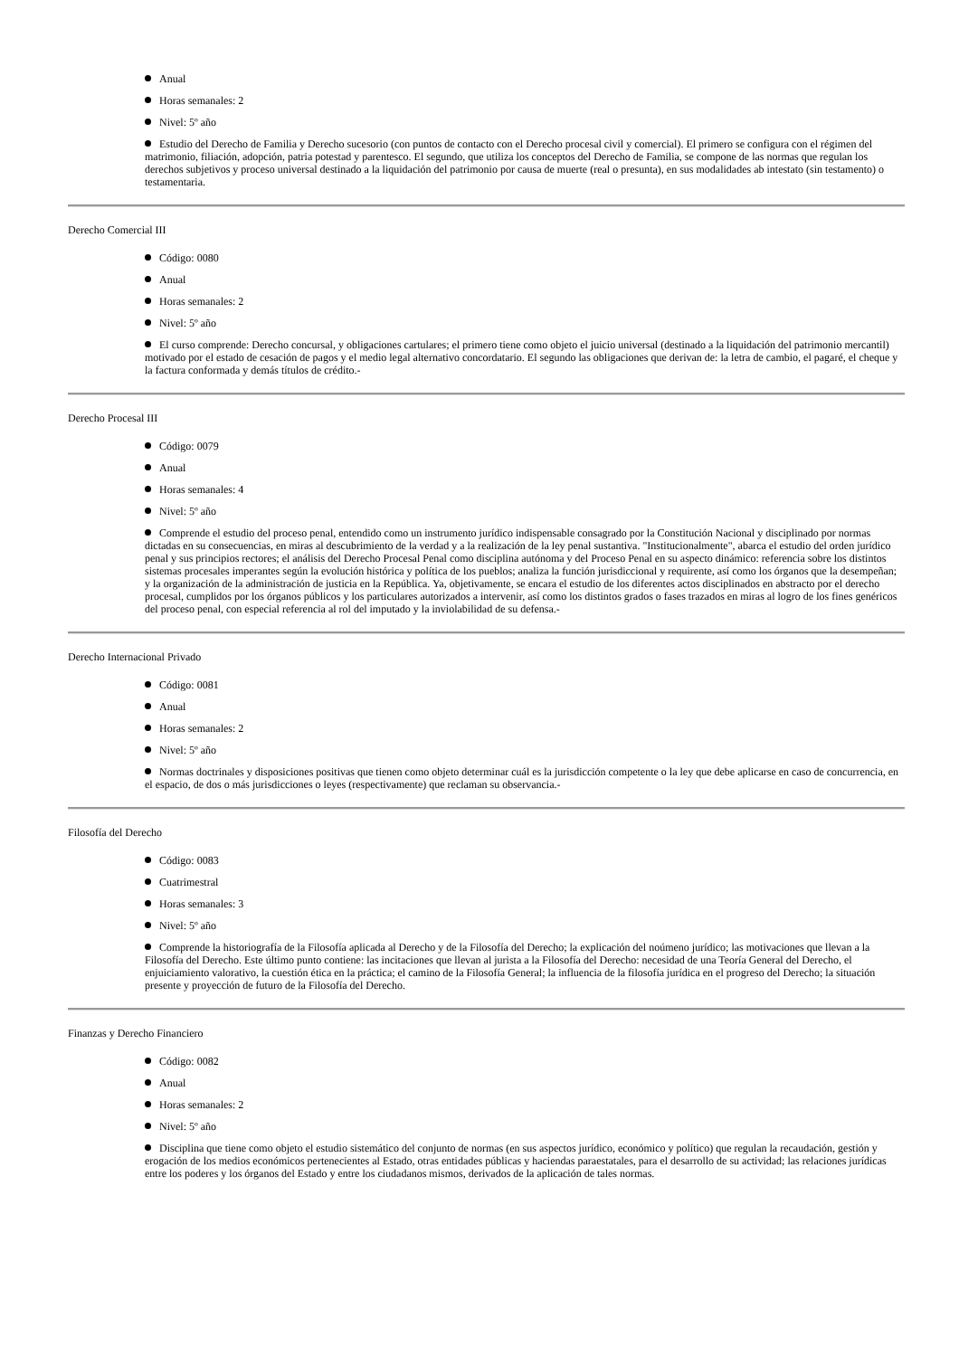Anual
Horas semanales: 2
Nivel: 5º año
Estudio del Derecho de Familia y Derecho sucesorio (con puntos de contacto con el Derecho procesal civil y comercial). El primero se configura con el régimen del matrimonio, filiación, adopción, patria potestad y parentesco. El segundo, que utiliza los conceptos del Derecho de Familia, se compone de las normas que regulan los derechos subjetivos y proceso universal destinado a la liquidación del patrimonio por causa de muerte (real o presunta), en sus modalidades ab intestato (sin testamento) o testamentaria.
Derecho Comercial III
Código: 0080
Anual
Horas semanales: 2
Nivel: 5º año
El curso comprende: Derecho concursal, y obligaciones cartulares; el primero tiene como objeto el juicio universal (destinado a la liquidación del patrimonio mercantil) motivado por el estado de cesación de pagos y el medio legal alternativo concordatario. El segundo las obligaciones que derivan de: la letra de cambio, el pagaré, el cheque y la factura conformada y demás títulos de crédito.-
Derecho Procesal III
Código: 0079
Anual
Horas semanales: 4
Nivel: 5º año
Comprende el estudio del proceso penal, entendido como un instrumento jurídico indispensable consagrado por la Constitución Nacional y disciplinado por normas dictadas en su consecuencias, en miras al descubrimiento de la verdad y a la realización de la ley penal sustantiva. "Institucionalmente", abarca el estudio del orden jurídico penal y sus principios rectores; el análisis del Derecho Procesal Penal como disciplina autónoma y del Proceso Penal en su aspecto dinámico: referencia sobre los distintos sistemas procesales imperantes según la evolución histórica y política de los pueblos; analiza la función jurisdiccional y requirente, así como los órganos que la desempeñan; y la organización de la administración de justicia en la República. Ya, objetivamente, se encara el estudio de los diferentes actos disciplinados en abstracto por el derecho procesal, cumplidos por los órganos públicos y los particulares autorizados a intervenir, así como los distintos grados o fases trazados en miras al logro de los fines genéricos del proceso penal, con especial referencia al rol del imputado y la inviolabilidad de su defensa.-
Derecho Internacional Privado
Código: 0081
Anual
Horas semanales: 2
Nivel: 5º año
Normas doctrinales y disposiciones positivas que tienen como objeto determinar cuál es la jurisdicción competente o la ley que debe aplicarse en caso de concurrencia, en el espacio, de dos o más jurisdicciones o leyes (respectivamente) que reclaman su observancia.-
Filosofía del Derecho
Código: 0083
Cuatrimestral
Horas semanales: 3
Nivel: 5º año
Comprende la historiografía de la Filosofía aplicada al Derecho y de la Filosofía del Derecho; la explicación del noúmeno jurídico; las motivaciones que llevan a la Filosofía del Derecho. Este último punto contiene: las incitaciones que llevan al jurista a la Filosofía del Derecho: necesidad de una Teoría General del Derecho, el enjuiciamiento valorativo, la cuestión ética en la práctica; el camino de la Filosofía General; la influencia de la filosofía jurídica en el progreso del Derecho; la situación presente y proyección de futuro de la Filosofía del Derecho.
Finanzas y Derecho Financiero
Código: 0082
Anual
Horas semanales: 2
Nivel: 5º año
Disciplina que tiene como objeto el estudio sistemático del conjunto de normas (en sus aspectos jurídico, económico y político) que regulan la recaudación, gestión y erogación de los medios económicos pertenecientes al Estado, otras entidades públicas y haciendas paraestatales, para el desarrollo de su actividad; las relaciones jurídicas entre los poderes y los órganos del Estado y entre los ciudadanos mismos, derivados de la aplicación de tales normas.